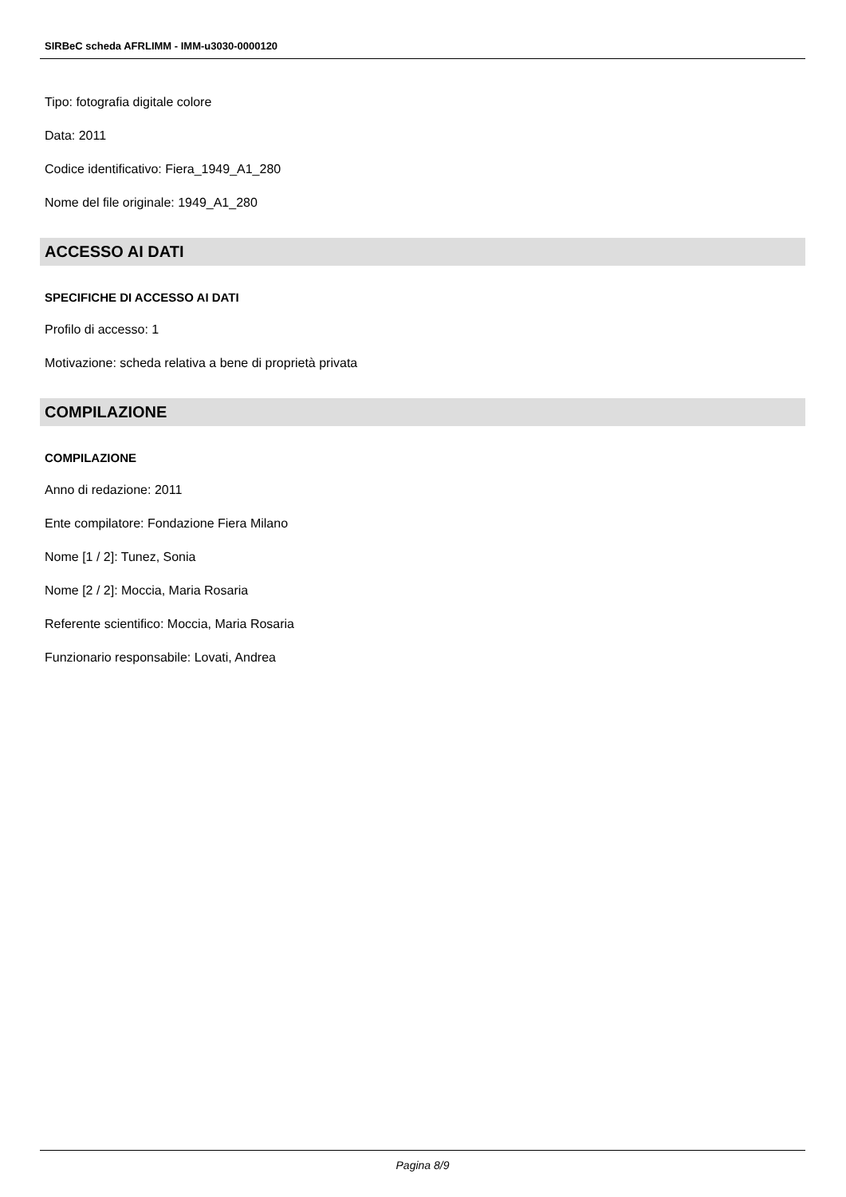SIRBeC scheda AFRLIMM - IMM-u3030-0000120
Tipo: fotografia digitale colore
Data: 2011
Codice identificativo: Fiera_1949_A1_280
Nome del file originale: 1949_A1_280
ACCESSO AI DATI
SPECIFICHE DI ACCESSO AI DATI
Profilo di accesso: 1
Motivazione: scheda relativa a bene di proprietà privata
COMPILAZIONE
COMPILAZIONE
Anno di redazione: 2011
Ente compilatore: Fondazione Fiera Milano
Nome [1 / 2]: Tunez, Sonia
Nome [2 / 2]: Moccia, Maria Rosaria
Referente scientifico: Moccia, Maria Rosaria
Funzionario responsabile: Lovati, Andrea
Pagina 8/9